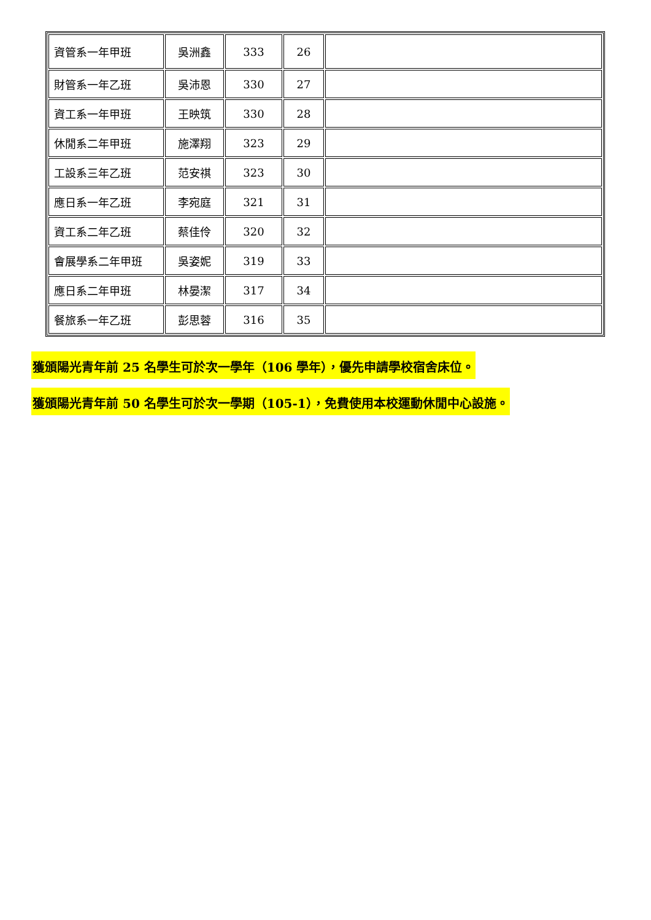| 資管系一年甲班 | 吳洲鑫 | 333 | 26 | |
| 財管系一年乙班 | 吳沛恩 | 330 | 27 | |
| 資工系一年甲班 | 王映筑 | 330 | 28 | |
| 休閒系二年甲班 | 施澤翔 | 323 | 29 | |
| 工設系三年乙班 | 范安祺 | 323 | 30 | |
| 應日系一年乙班 | 李宛庭 | 321 | 31 | |
| 資工系二年乙班 | 蔡佳伶 | 320 | 32 | |
| 會展學系二年甲班 | 吳姿妮 | 319 | 33 | |
| 應日系二年甲班 | 林晏潔 | 317 | 34 | |
| 餐旅系一年乙班 | 彭思蓉 | 316 | 35 | |
獲頒陽光青年前 25 名學生可於次一學年（106 學年），優先申請學校宿舍床位。
獲頒陽光青年前 50 名學生可於次一學期（105-1），免費使用本校運動休閒中心設施。